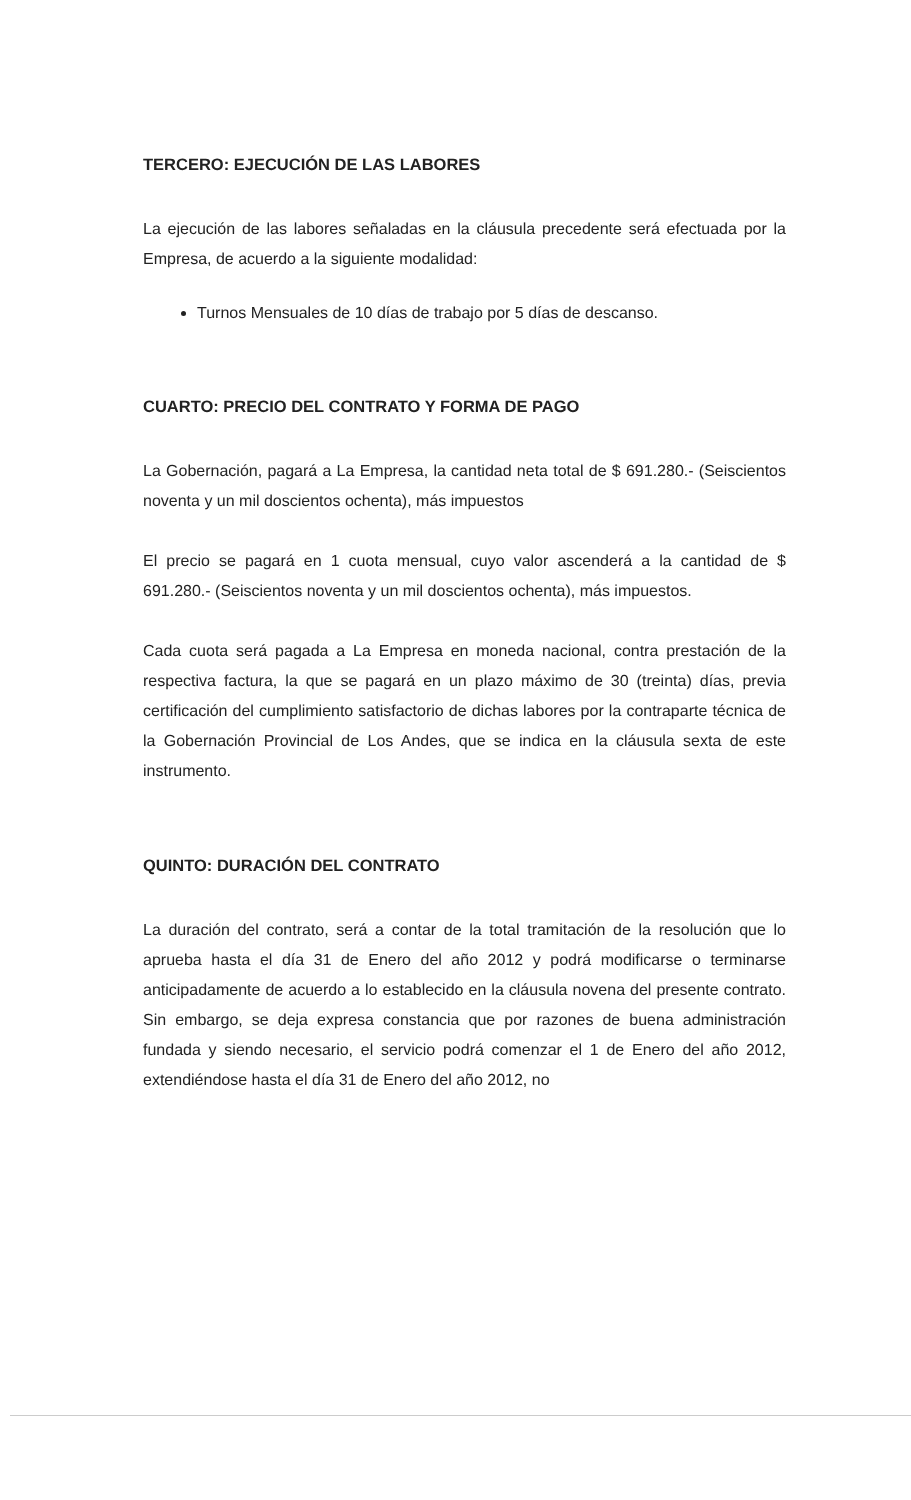TERCERO: EJECUCIÓN DE LAS LABORES
La ejecución de las labores señaladas en la cláusula precedente será efectuada por la Empresa, de acuerdo a la siguiente modalidad:
Turnos Mensuales de 10 días de trabajo por 5 días de descanso.
CUARTO: PRECIO DEL CONTRATO Y FORMA DE PAGO
La Gobernación, pagará a La Empresa, la cantidad neta total de $ 691.280.- (Seiscientos noventa y un mil doscientos ochenta), más impuestos
El precio se pagará en 1 cuota mensual, cuyo valor ascenderá a la cantidad de $ 691.280.- (Seiscientos noventa y un mil doscientos ochenta), más impuestos.
Cada cuota será pagada a La Empresa en moneda nacional, contra prestación de la respectiva factura, la que se pagará en un plazo máximo de 30 (treinta) días, previa certificación del cumplimiento satisfactorio de dichas labores por la contraparte técnica de la Gobernación Provincial de Los Andes, que se indica en la cláusula sexta de este instrumento.
QUINTO: DURACIÓN DEL CONTRATO
La duración del contrato, será a contar de la total tramitación de la resolución que lo aprueba hasta el día 31 de Enero del año 2012 y podrá modificarse o terminarse anticipadamente de acuerdo a lo establecido en la cláusula novena del presente contrato. Sin embargo, se deja expresa constancia que por razones de buena administración fundada y siendo necesario, el servicio podrá comenzar el 1 de Enero del año 2012, extendiéndose hasta el día 31 de Enero del año 2012, no